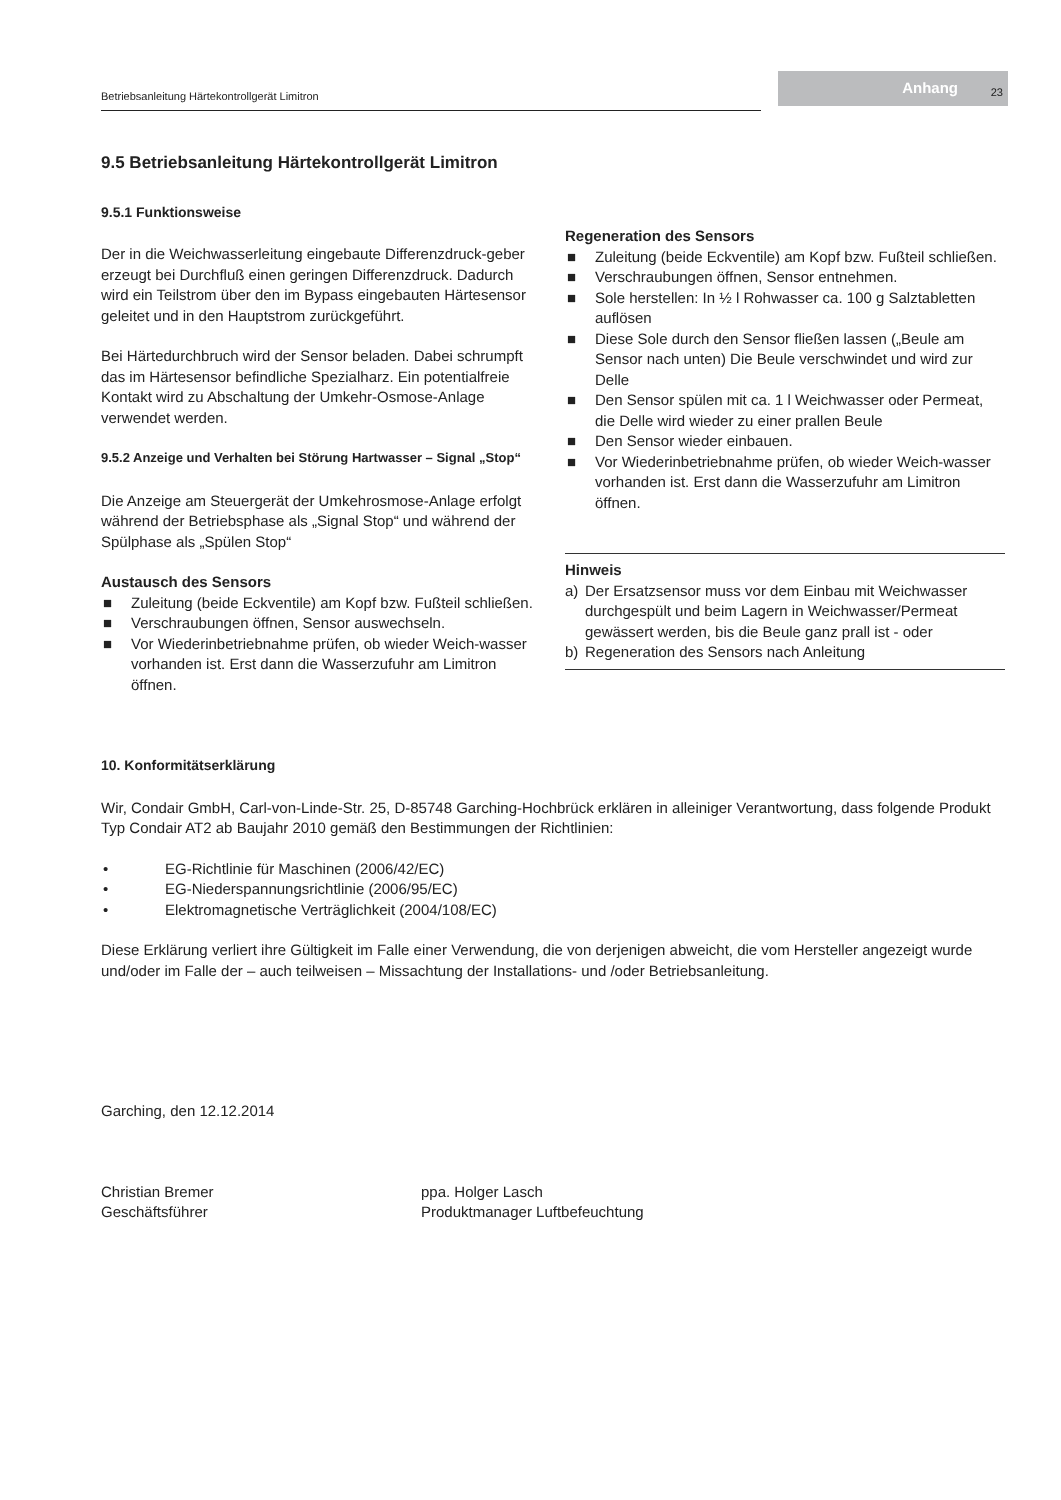Betriebsanleitung Härtekontrollgerät Limitron
Anhang 23
9.5 Betriebsanleitung Härtekontrollgerät Limitron
9.5.1 Funktionsweise
Der in die Weichwasserleitung eingebaute Differenzdruck-geber erzeugt bei Durchfluß einen geringen Differenzdruck. Dadurch wird ein Teilstrom über den im Bypass eingebauten Härtesensor geleitet und in den Hauptstrom zurückgeführt.
Bei Härtedurchbruch wird der Sensor beladen. Dabei schrumpft das im Härtesensor befindliche Spezialharz. Ein potentialfreie Kontakt wird zu Abschaltung der Umkehr-Osmose-Anlage verwendet werden.
9.5.2 Anzeige und Verhalten bei Störung Hartwasser – Signal „Stop“
Die Anzeige am Steuergerät der Umkehrosmose-Anlage erfolgt während der Betriebsphase als „Signal Stop“ und während der Spülphase als „Spülen Stop“
Austausch des Sensors
■ Zuleitung (beide Eckventile) am Kopf bzw. Fußteil schließen.
■ Verschraubungen öffnen, Sensor auswechseln.
■ Vor Wiederinbetriebnahme prüfen, ob wieder Weich-wasser vorhanden ist. Erst dann die Wasserzufuhr am Limitron öffnen.
Regeneration des Sensors
■ Zuleitung (beide Eckventile) am Kopf bzw. Fußteil schließen.
■ Verschraubungen öffnen, Sensor entnehmen.
■ Sole herstellen: In ½ l Rohwasser ca. 100 g Salztabletten auflösen
■ Diese Sole durch den Sensor fließen lassen („Beule am Sensor nach unten) Die Beule verschwindet und wird zur Delle
■ Den Sensor spülen mit ca. 1 l Weichwasser oder Permeat, die Delle wird wieder zu einer prallen Beule
■ Den Sensor wieder einbauen.
■ Vor Wiederinbetriebnahme prüfen, ob wieder Weich-wasser vorhanden ist. Erst dann die Wasserzufuhr am Limitron öffnen.
Hinweis
a) Der Ersatzsensor muss vor dem Einbau mit Weichwasser durchgespült und beim Lagern in Weichwasser/Permeat gewässert werden, bis die Beule ganz prall ist - oder
b) Regeneration des Sensors nach Anleitung
10. Konformitätserklärung
Wir, Condair GmbH, Carl-von-Linde-Str. 25, D-85748 Garching-Hochbrück erklären in alleiniger Verantwortung, dass folgende Produkt Typ Condair AT2 ab Baujahr 2010 gemäß den Bestimmungen der Richtlinien:
• EG-Richtlinie für Maschinen (2006/42/EC)
• EG-Niederspannungsrichtlinie (2006/95/EC)
• Elektromagnetische Verträglichkeit (2004/108/EC)
Diese Erklärung verliert ihre Gültigkeit im Falle einer Verwendung, die von derjenigen abweicht, die vom Hersteller angezeigt wurde und/oder im Falle der – auch teilweisen – Missachtung der Installations- und /oder Betriebsanleitung.
Garching, den 12.12.2014
Christian Bremer
Geschäftsführer
ppa. Holger Lasch
Produktmanager Luftbefeuchtung